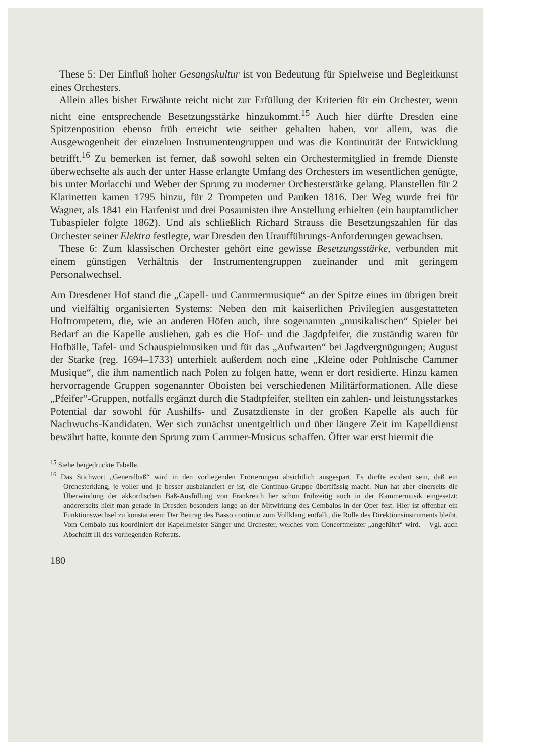These 5: Der Einfluß hoher Gesangskultur ist von Bedeutung für Spielweise und Begleitkunst eines Orchesters.
Allein alles bisher Erwähnte reicht nicht zur Erfüllung der Kriterien für ein Orchester, wenn nicht eine entsprechende Besetzungsstärke hinzukommt.<sup>15</sup> Auch hier dürfte Dresden eine Spitzenposition ebenso früh erreicht wie seither gehalten haben, vor allem, was die Ausgewogenheit der einzelnen Instrumentengruppen und was die Kontinuität der Entwicklung betrifft.<sup>16</sup> Zu bemerken ist ferner, daß sowohl selten ein Orchestermitglied in fremde Dienste überwechselte als auch der unter Hasse erlangte Umfang des Orchesters im wesentlichen genügte, bis unter Morlacchi und Weber der Sprung zu moderner Orchesterstärke gelang. Planstellen für 2 Klarinetten kamen 1795 hinzu, für 2 Trompeten und Pauken 1816. Der Weg wurde frei für Wagner, als 1841 ein Harfenist und drei Posaunisten ihre Anstellung erhielten (ein hauptamtlicher Tubaspieler folgte 1862). Und als schließlich Richard Strauss die Besetzungszahlen für das Orchester seiner Elektra festlegte, war Dresden den Uraufführungs-Anforderungen gewachsen.
These 6: Zum klassischen Orchester gehört eine gewisse Besetzungsstärke, verbunden mit einem günstigen Verhältnis der Instrumentengruppen zueinander und mit geringem Personalwechsel.
Am Dresdener Hof stand die „Capell- und Cammermusique“ an der Spitze eines im übrigen breit und vielfältig organisierten Systems: Neben den mit kaiserlichen Privilegien ausgestatteten Hoftrompetern, die, wie an anderen Höfen auch, ihre sogenannten „musikalischen“ Spieler bei Bedarf an die Kapelle ausliehen, gab es die Hof- und die Jagdpfeifer, die zuständig waren für Hofbälle, Tafel- und Schauspielmusiken und für das „Aufwarten“ bei Jagdvergnügungen; August der Starke (reg. 1694–1733) unterhielt außerdem noch eine „Kleine oder Pohlnische Cammer Musique“, die ihm namentlich nach Polen zu folgen hatte, wenn er dort residierte. Hinzu kamen hervorragende Gruppen sogenannter Oboisten bei verschiedenen Militärformationen. Alle diese „Pfeifer“-Gruppen, notfalls ergänzt durch die Stadtpfeifer, stellten ein zahlen- und leistungsstarkes Potential dar sowohl für Aushilfs- und Zusatzdienste in der großen Kapelle als auch für Nachwuchs-Kandidaten. Wer sich zunächst unentgeltlich und über längere Zeit im Kapelldienst bewährt hatte, konnte den Sprung zum Cammer-Musicus schaffen. Öfter war erst hiermit die
<sup>15</sup> Siehe beigedruckte Tabelle.
<sup>16</sup> Das Stichwort „Generalbaß“ wird in den vorliegenden Erörterungen absichtlich ausgespart. Es dürfte evident sein, daß ein Orchesterklang, je voller und je besser ausbalanciert er ist, die Continuo-Gruppe überflüssig macht. Nun hat aber einerseits die Überwindung der akkordischen Baß-Ausfüllung von Frankreich her schon frühzeitig auch in der Kammermusik eingesetzt; andererseits hielt man gerade in Dresden besonders lange an der Mitwirkung des Cembalos in der Oper fest. Hier ist offenbar ein Funktionswechsel zu konstatieren: Der Beitrag des Basso continuo zum Vollklang entfällt, die Rolle des Direktionsinstruments bleibt. Vom Cembalo aus koordiniert der Kapellmeister Sänger und Orchester, welches vom Concertmeister „angeführt“ wird. – Vgl. auch Abschnitt III des vorliegenden Referats.
180